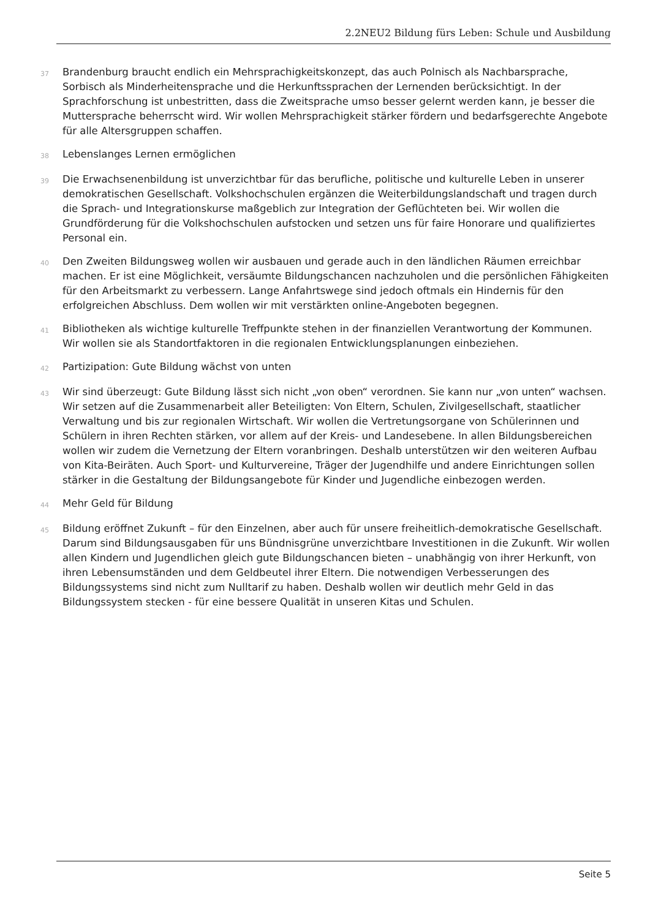2.2NEU2 Bildung fürs Leben: Schule und Ausbildung
37 Brandenburg braucht endlich ein Mehrsprachigkeitskonzept, das auch Polnisch als Nachbarsprache, Sorbisch als Minderheitensprache und die Herkunftssprachen der Lernenden berücksichtigt. In der Sprachforschung ist unbestritten, dass die Zweitsprache umso besser gelernt werden kann, je besser die Muttersprache beherrscht wird. Wir wollen Mehrsprachigkeit stärker fördern und bedarfsgerechte Angebote für alle Altersgruppen schaffen.
38 Lebenslanges Lernen ermöglichen
39 Die Erwachsenenbildung ist unverzichtbar für das berufliche, politische und kulturelle Leben in unserer demokratischen Gesellschaft. Volkshochschulen ergänzen die Weiterbildungslandschaft und tragen durch die Sprach- und Integrationskurse maßgeblich zur Integration der Geflüchteten bei. Wir wollen die Grundförderung für die Volkshochschulen aufstocken und setzen uns für faire Honorare und qualifiziertes Personal ein.
40 Den Zweiten Bildungsweg wollen wir ausbauen und gerade auch in den ländlichen Räumen erreichbar machen. Er ist eine Möglichkeit, versäumte Bildungschancen nachzuholen und die persönlichen Fähigkeiten für den Arbeitsmarkt zu verbessern. Lange Anfahrtswege sind jedoch oftmals ein Hindernis für den erfolgreichen Abschluss. Dem wollen wir mit verstärkten online-Angeboten begegnen.
41 Bibliotheken als wichtige kulturelle Treffpunkte stehen in der finanziellen Verantwortung der Kommunen. Wir wollen sie als Standortfaktoren in die regionalen Entwicklungsplanungen einbeziehen.
42 Partizipation: Gute Bildung wächst von unten
43 Wir sind überzeugt: Gute Bildung lässt sich nicht „von oben“ verordnen. Sie kann nur „von unten“ wachsen. Wir setzen auf die Zusammenarbeit aller Beteiligten: Von Eltern, Schulen, Zivilgesellschaft, staatlicher Verwaltung und bis zur regionalen Wirtschaft. Wir wollen die Vertretungsorgane von Schülerinnen und Schülern in ihren Rechten stärken, vor allem auf der Kreis- und Landesebene. In allen Bildungsbereichen wollen wir zudem die Vernetzung der Eltern voranbringen. Deshalb unterstützen wir den weiteren Aufbau von Kita-Beiräten. Auch Sport- und Kulturvereine, Träger der Jugendhilfe und andere Einrichtungen sollen stärker in die Gestaltung der Bildungsangebote für Kinder und Jugendliche einbezogen werden.
44 Mehr Geld für Bildung
45 Bildung eröffnet Zukunft – für den Einzelnen, aber auch für unsere freiheitlich-demokratische Gesellschaft. Darum sind Bildungsausgaben für uns Bündnisgrüne unverzichtbare Investitionen in die Zukunft. Wir wollen allen Kindern und Jugendlichen gleich gute Bildungschancen bieten – unabhängig von ihrer Herkunft, von ihren Lebensumständen und dem Geldbeutel ihrer Eltern. Die notwendigen Verbesserungen des Bildungssystems sind nicht zum Nulltarif zu haben. Deshalb wollen wir deutlich mehr Geld in das Bildungssystem stecken - für eine bessere Qualität in unseren Kitas und Schulen.
Seite 5